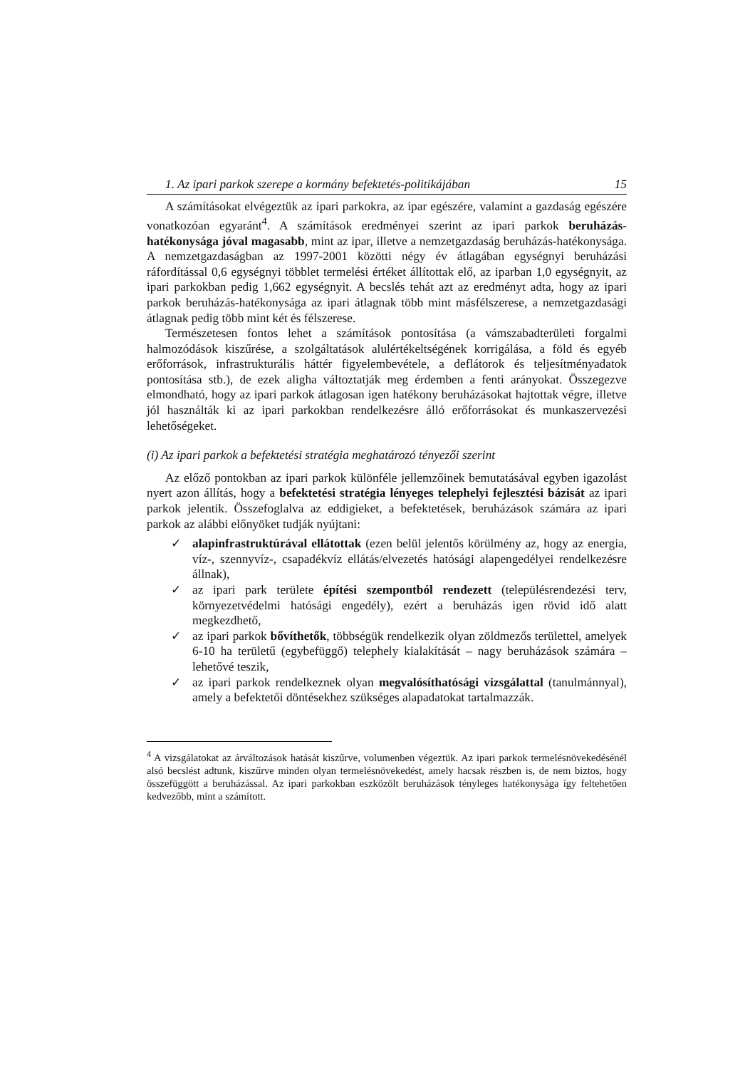1. Az ipari parkok szerepe a kormány befektetés-politikájában 15
A számításokat elvégeztük az ipari parkokra, az ipar egészére, valamint a gazdaság egészére vonatkozóan egyaránt<sup>4</sup>. A számítások eredményei szerint az ipari parkok beruházás-hatékonysága jóval magasabb, mint az ipar, illetve a nemzetgazdaság beruházás-hatékonysága. A nemzetgazdaságban az 1997-2001 közötti négy év átlagában egységnyi beruházási ráfordítással 0,6 egységnyi többlet termelési értéket állítottak elő, az iparban 1,0 egységnyit, az ipari parkokban pedig 1,662 egységnyit. A becslés tehát azt az eredményt adta, hogy az ipari parkok beruházás-hatékonysága az ipari átlagnak több mint másfélszerese, a nemzetgazdasági átlagnak pedig több mint két és félszerese.
Természetesen fontos lehet a számítások pontosítása (a vámszabadterületi forgalmi halmozódások kiszűrése, a szolgáltatások alulértékeltségének korrigálása, a föld és egyéb erőforrások, infrastrukturális háttér figyelembevétele, a deflátorok és teljesítményadatok pontosítása stb.), de ezek aligha változtatják meg érdemben a fenti arányokat. Összegezve elmondható, hogy az ipari parkok átlagosan igen hatékony beruházásokat hajtottak végre, illetve jól használták ki az ipari parkokban rendelkezésre álló erőforrásokat és munkaszervezési lehetőségeket.
(i) Az ipari parkok a befektetési stratégia meghatározó tényezői szerint
Az előző pontokban az ipari parkok különféle jellemzőinek bemutatásával egyben igazolást nyert azon állítás, hogy a befektetési stratégia lényeges telephelyi fejlesztési bázisát az ipari parkok jelentik. Összefoglalva az eddigieket, a befektetések, beruházások számára az ipari parkok az alábbi előnyöket tudják nyújtani:
✓ alapinfrastruktúrával ellátottak (ezen belül jelentős körülmény az, hogy az energia, víz-, szennyvíz-, csapadékvíz ellátás/elvezetés hatósági alapengedélyei rendelkezésre állnak),
✓ az ipari park területe építési szempontból rendezett (településrendezési terv, környezetvédelmi hatósági engedély), ezért a beruházás igen rövid idő alatt megkezdhető,
✓ az ipari parkok bővíthetők, többségük rendelkezik olyan zöldmezős területtel, amelyek 6-10 ha területű (egybefüggő) telephely kialakítását – nagy beruházások számára – lehetővé teszik,
✓ az ipari parkok rendelkeznek olyan megvalósíthatósági vizsgálattal (tanulmánnyal), amely a befektetői döntésekhez szükséges alapadatokat tartalmazzák.
<sup>4</sup> A vizsgálatokat az árváltozások hatását kiszűrve, volumenben végeztük. Az ipari parkok termelésnövekedésénél alsó becslést adtunk, kiszűrve minden olyan termelésnövekedést, amely hacsak részben is, de nem biztos, hogy összefüggött a beruházással. Az ipari parkokban eszközölt beruházások tényleges hatékonysága így feltehetően kedvezőbb, mint a számított.